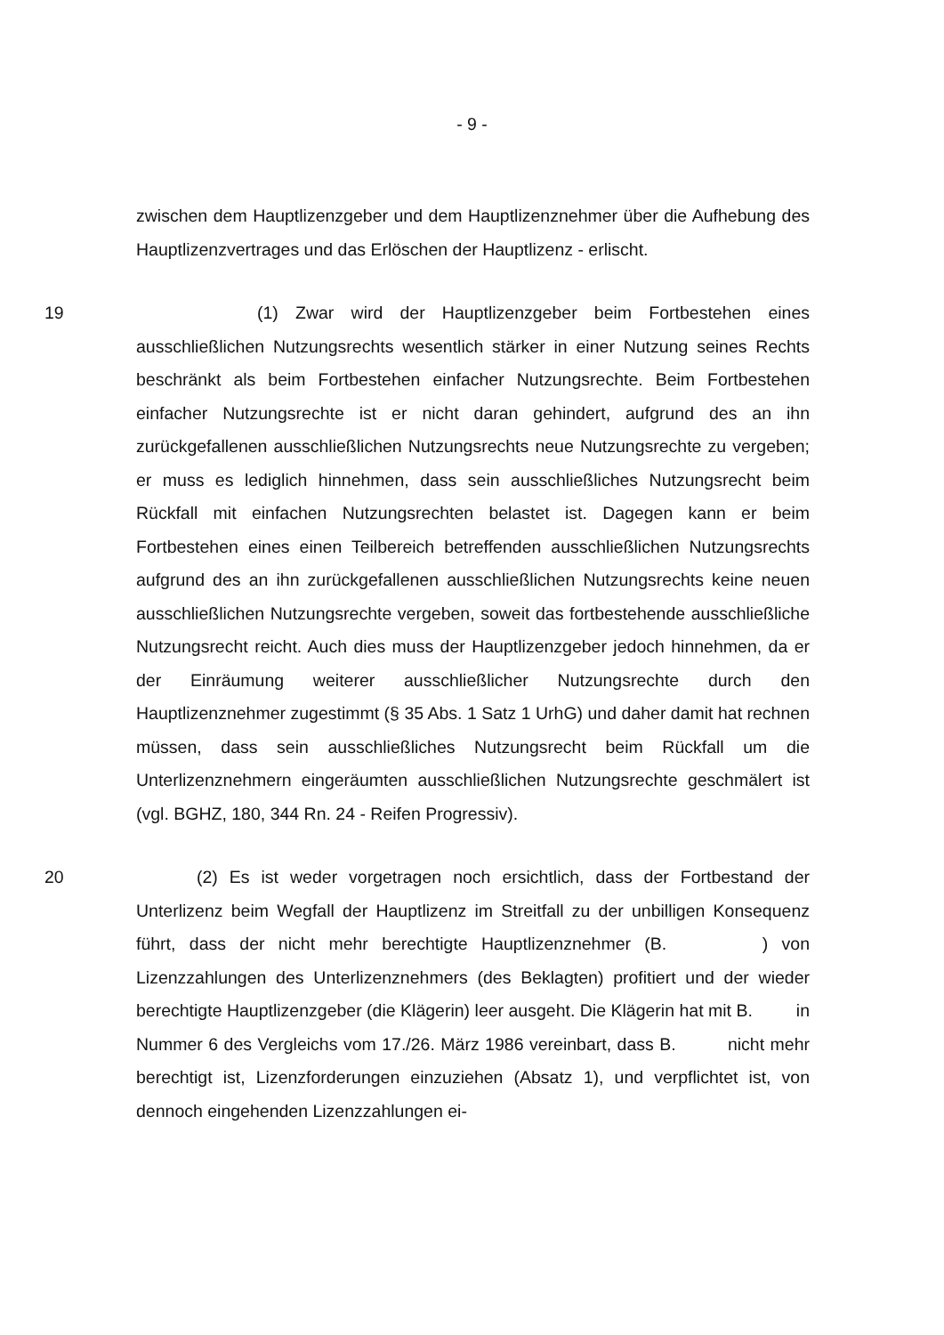- 9 -
zwischen dem Hauptlizenzgeber und dem Hauptlizenznehmer über die Aufhebung des Hauptlizenzvertrages und das Erlöschen der Hauptlizenz - erlischt.
19 (1) Zwar wird der Hauptlizenzgeber beim Fortbestehen eines ausschließlichen Nutzungsrechts wesentlich stärker in einer Nutzung seines Rechts beschränkt als beim Fortbestehen einfacher Nutzungsrechte. Beim Fortbestehen einfacher Nutzungsrechte ist er nicht daran gehindert, aufgrund des an ihn zurückgefallenen ausschließlichen Nutzungsrechts neue Nutzungsrechte zu vergeben; er muss es lediglich hinnehmen, dass sein ausschließliches Nutzungsrecht beim Rückfall mit einfachen Nutzungsrechten belastet ist. Dagegen kann er beim Fortbestehen eines einen Teilbereich betreffenden ausschließlichen Nutzungsrechts aufgrund des an ihn zurückgefallenen ausschließlichen Nutzungsrechts keine neuen ausschließlichen Nutzungsrechte vergeben, soweit das fortbestehende ausschließliche Nutzungsrecht reicht. Auch dies muss der Hauptlizenzgeber jedoch hinnehmen, da er der Einräumung weiterer ausschließlicher Nutzungsrechte durch den Hauptlizenznehmer zugestimmt (§ 35 Abs. 1 Satz 1 UrhG) und daher damit hat rechnen müssen, dass sein ausschließliches Nutzungsrecht beim Rückfall um die Unterlizenznehmern eingeräumten ausschließlichen Nutzungsrechte geschmälert ist (vgl. BGHZ, 180, 344 Rn. 24 - Reifen Progressiv).
20 (2) Es ist weder vorgetragen noch ersichtlich, dass der Fortbestand der Unterlizenz beim Wegfall der Hauptlizenz im Streitfall zu der unbilligen Konsequenz führt, dass der nicht mehr berechtigte Hauptlizenznehmer (B. ) von Lizenzzahlungen des Unterlizenznehmers (des Beklagten) profitiert und der wieder berechtigte Hauptlizenzgeber (die Klägerin) leer ausgeht. Die Klägerin hat mit B. in Nummer 6 des Vergleichs vom 17./26. März 1986 vereinbart, dass B. nicht mehr berechtigt ist, Lizenzforderungen einzuziehen (Absatz 1), und verpflichtet ist, von dennoch eingehenden Lizenzzahlungen ei-